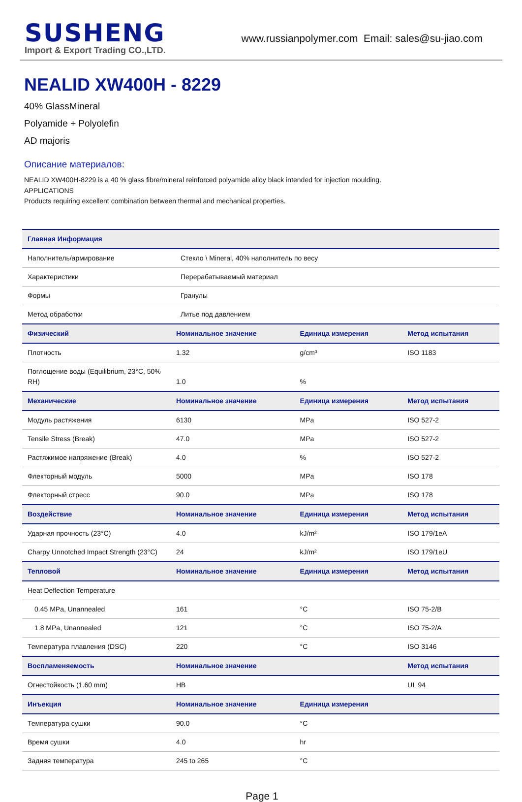SUSHENG
Import & Export Trading CO.,LTD.
www.russianpolymer.com Email: sales@su-jiao.com
NEALID XW400H - 8229
40% GlassMineral
Polyamide + Polyolefin
AD majoris
Описание материалов:
NEALID XW400H-8229 is a 40 % glass fibre/mineral reinforced polyamide alloy black intended for injection moulding.
APPLICATIONS
Products requiring excellent combination between thermal and mechanical properties.
| Главная Информация | | | |
| --- | --- | --- | --- |
| Наполнитель/армирование | Стекло \ Mineral, 40% наполнитель по весу | | |
| Характеристики | Перерабатываемый материал | | |
| Формы | Гранулы | | |
| Метод обработки | Литье под давлением | | |
| Физический | Номинальное значение | Единица измерения | Метод испытания |
| Плотность | 1.32 | g/cm³ | ISO 1183 |
| Поглощение воды (Equilibrium, 23°C, 50% RH) | 1.0 | % | |
| Механические | Номинальное значение | Единица измерения | Метод испытания |
| Модуль растяжения | 6130 | MPa | ISO 527-2 |
| Tensile Stress (Break) | 47.0 | MPa | ISO 527-2 |
| Растяжимое напряжение (Break) | 4.0 | % | ISO 527-2 |
| Флекторный модуль | 5000 | MPa | ISO 178 |
| Флекторный стресс | 90.0 | MPa | ISO 178 |
| Воздействие | Номинальное значение | Единица измерения | Метод испытания |
| Ударная прочность (23°C) | 4.0 | kJ/m² | ISO 179/1eA |
| Charpy Unnotched Impact Strength (23°C) | 24 | kJ/m² | ISO 179/1eU |
| Тепловой | Номинальное значение | Единица измерения | Метод испытания |
| Heat Deflection Temperature | | | |
| 0.45 MPa, Unannealed | 161 | °C | ISO 75-2/B |
| 1.8 MPa, Unannealed | 121 | °C | ISO 75-2/A |
| Температура плавления (DSC) | 220 | °C | ISO 3146 |
| Воспламеняемость | Номинальное значение | | Метод испытания |
| Огнестойкость (1.60 mm) | HB | | UL 94 |
| Инъекция | Номинальное значение | Единица измерения | |
| Температура сушки | 90.0 | °C | |
| Время сушки | 4.0 | hr | |
| Задняя температура | 245 to 265 | °C | |
Page 1